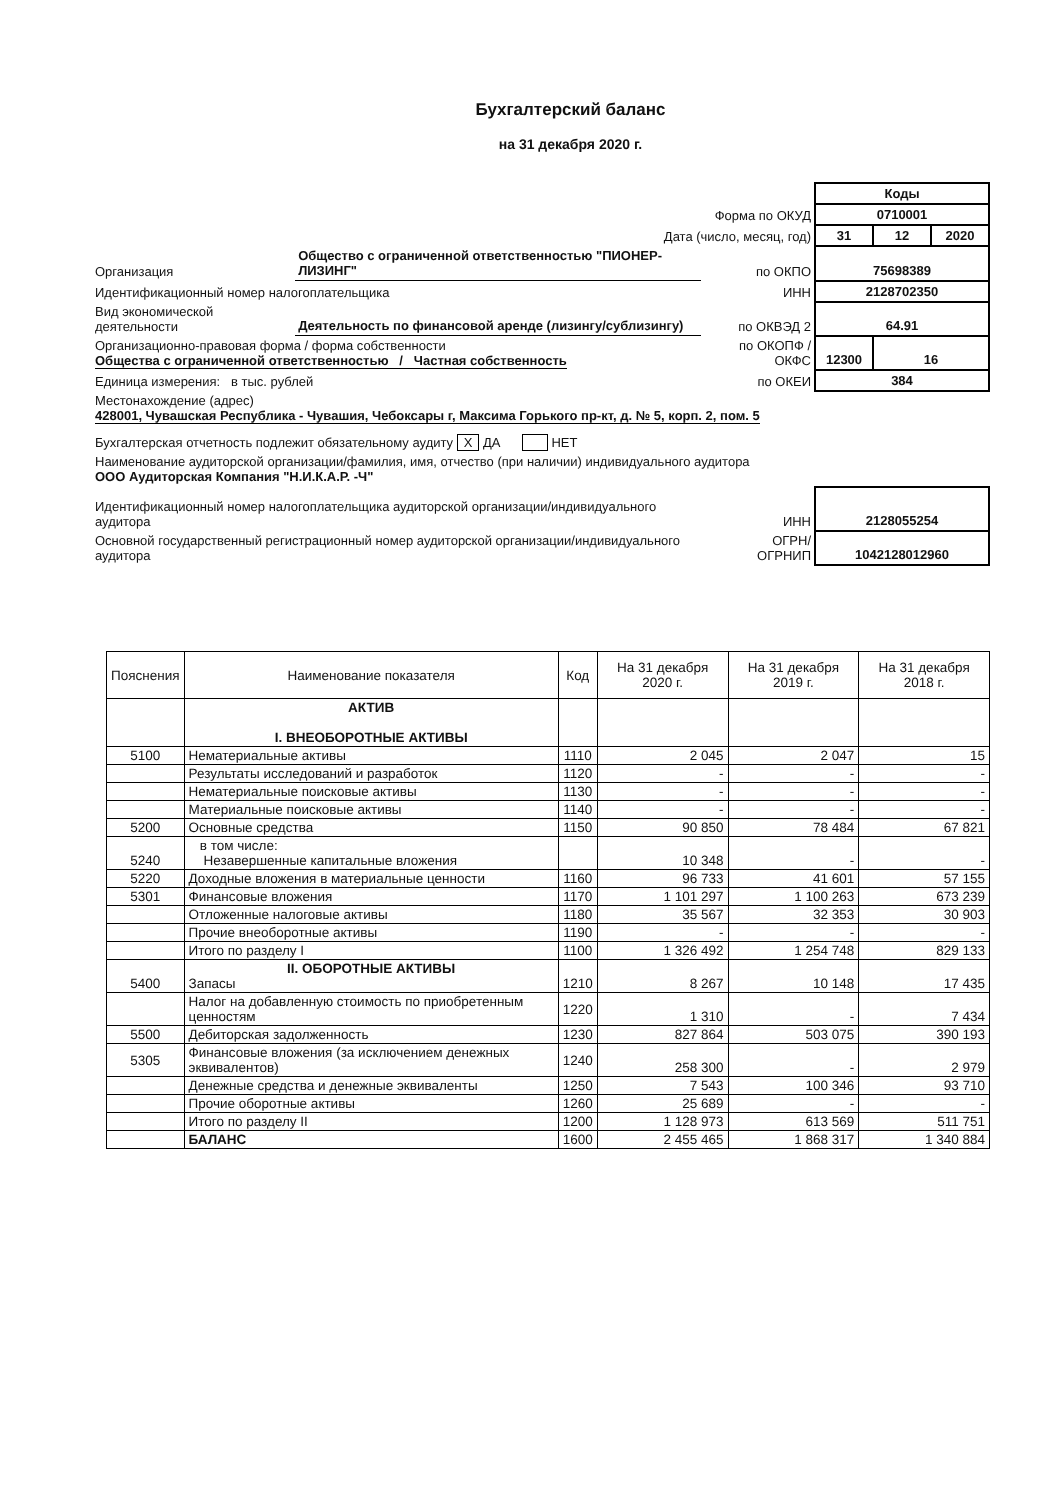Бухгалтерский баланс
на 31 декабря 2020 г.
| | | | Коды | | |
| Форма по ОКУД | | | 0710001 | | |
| Дата (число, месяц, год) | | | 31 | 12 | 2020 |
| Организация | Общество с ограниченной ответственностью "ПИОНЕР-ЛИЗИНГ" | по ОКПО | 75698389 | | |
| Идентификационный номер налогоплательщика | | ИНН | 2128702350 | | |
| Вид экономической деятельности | Деятельность по финансовой аренде (лизингу/сублизингу) | по ОКВЭД 2 | 64.91 | | |
| Организационно-правовая форма / форма собственности Общества с ограниченной ответственностью / Частная собственность | | по ОКОПФ / ОКФС | 12300 | 16 | |
| Единица измерения: в тыс. рублей | | по ОКЕИ | 384 | | |
| Местонахождение (адрес) 428001, Чувашская Республика - Чувашия, Чебоксары г, Максима Горького пр-кт, д. № 5, корп. 2, пом. 5 | | | | | |
| Бухгалтерская отчетность подлежит обязательному аудиту X ДА НЕТ | | | | | |
| Наименование аудиторской организации/фамилия, имя, отчество (при наличии) индивидуального аудитора ООО Аудиторская Компания "Н.И.К.А.Р. -Ч" | | | | | |
| Идентификационный номер налогоплательщика аудиторской организации/индивидуального аудитора | | ИНН | 2128055254 | | |
| Основной государственный регистрационный номер аудиторской организации/индивидуального аудитора | | ОГРН/ ОГРНИП | 1042128012960 | | |
| Пояснения | Наименование показателя | Код | На 31 декабря 2020 г. | На 31 декабря 2019 г. | На 31 декабря 2018 г. |
| --- | --- | --- | --- | --- | --- |
| | АКТИВ I. ВНЕОБОРОТНЫЕ АКТИВЫ | | | | |
| 5100 | Нематериальные активы | 1110 | 2 045 | 2 047 | 15 |
| | Результаты исследований и разработок | 1120 | - | - | - |
| | Нематериальные поисковые активы | 1130 | - | - | - |
| | Материальные поисковые активы | 1140 | - | - | - |
| 5200 | Основные средства | 1150 | 90 850 | 78 484 | 67 821 |
| 5240 | в том числе: Незавершенные капитальные вложения | | 10 348 | - | - |
| 5220 | Доходные вложения в материальные ценности | 1160 | 96 733 | 41 601 | 57 155 |
| 5301 | Финансовые вложения | 1170 | 1 101 297 | 1 100 263 | 673 239 |
| | Отложенные налоговые активы | 1180 | 35 567 | 32 353 | 30 903 |
| | Прочие внеоборотные активы | 1190 | - | - | - |
| | Итого по разделу I | 1100 | 1 326 492 | 1 254 748 | 829 133 |
| 5400 | II. ОБОРОТНЫЕ АКТИВЫ Запасы | 1210 | 8 267 | 10 148 | 17 435 |
| | Налог на добавленную стоимость по приобретенным ценностям | 1220 | 1 310 | - | 7 434 |
| 5500 | Дебиторская задолженность | 1230 | 827 864 | 503 075 | 390 193 |
| 5305 | Финансовые вложения (за исключением денежных эквивалентов) | 1240 | 258 300 | - | 2 979 |
| | Денежные средства и денежные эквиваленты | 1250 | 7 543 | 100 346 | 93 710 |
| | Прочие оборотные активы | 1260 | 25 689 | - | - |
| | Итого по разделу II | 1200 | 1 128 973 | 613 569 | 511 751 |
| | БАЛАНС | 1600 | 2 455 465 | 1 868 317 | 1 340 884 |